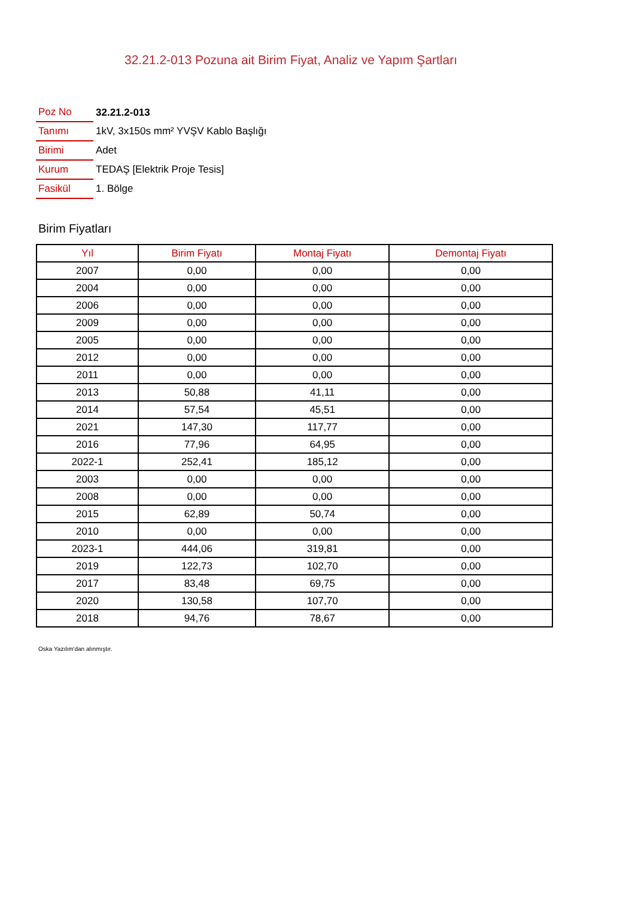32.21.2-013 Pozuna ait Birim Fiyat, Analiz ve Yapım Şartları
| Poz No | 32.21.2-013 |
| Tanımı | 1kV, 3x150s mm² YVŞV Kablo Başlığı |
| Birimi | Adet |
| Kurum | TEDAŞ [Elektrik Proje Tesis] |
| Fasikül | 1. Bölge |
Birim Fiyatları
| Yıl | Birim Fiyatı | Montaj Fiyatı | Demontaj Fiyatı |
| --- | --- | --- | --- |
| 2007 | 0,00 | 0,00 | 0,00 |
| 2004 | 0,00 | 0,00 | 0,00 |
| 2006 | 0,00 | 0,00 | 0,00 |
| 2009 | 0,00 | 0,00 | 0,00 |
| 2005 | 0,00 | 0,00 | 0,00 |
| 2012 | 0,00 | 0,00 | 0,00 |
| 2011 | 0,00 | 0,00 | 0,00 |
| 2013 | 50,88 | 41,11 | 0,00 |
| 2014 | 57,54 | 45,51 | 0,00 |
| 2021 | 147,30 | 117,77 | 0,00 |
| 2016 | 77,96 | 64,95 | 0,00 |
| 2022-1 | 252,41 | 185,12 | 0,00 |
| 2003 | 0,00 | 0,00 | 0,00 |
| 2008 | 0,00 | 0,00 | 0,00 |
| 2015 | 62,89 | 50,74 | 0,00 |
| 2010 | 0,00 | 0,00 | 0,00 |
| 2023-1 | 444,06 | 319,81 | 0,00 |
| 2019 | 122,73 | 102,70 | 0,00 |
| 2017 | 83,48 | 69,75 | 0,00 |
| 2020 | 130,58 | 107,70 | 0,00 |
| 2018 | 94,76 | 78,67 | 0,00 |
Oska Yazılım'dan alınmıştır.